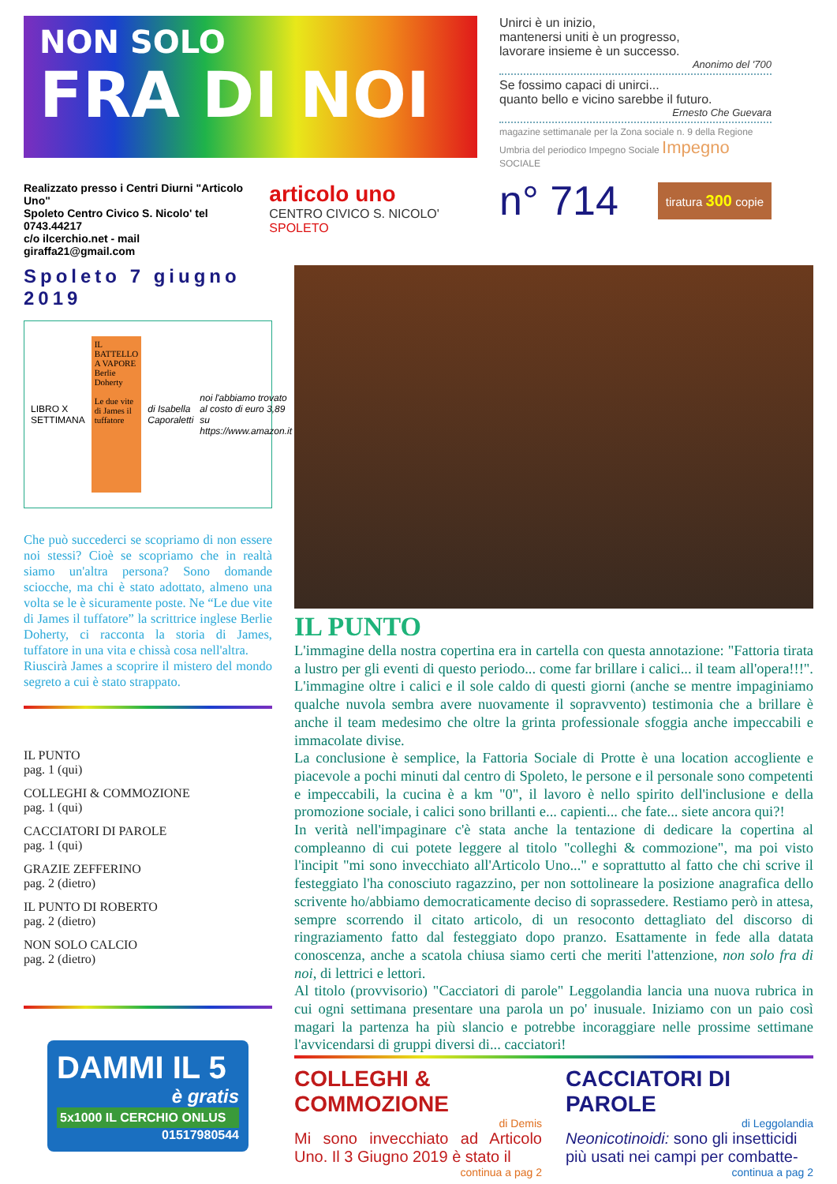NON SOLO
FRA DI NOI
Realizzato presso i Centri Diurni "Articolo Uno"
Spoleto Centro Civico S. Nicolo' tel 0743.44217
c/o ilcerchio.net - mail giraffa21@gmail.com
articolo uno
CENTRO CIVICO S. NICOLO' SPOLETO
Unirci è un inizio,
mantenersi uniti è un progresso,
lavorare insieme è un successo.
Anonimo del '700
Se fossimo capaci di unirci...
quanto bello e vicino sarebbe il futuro.
Ernesto Che Guevara
magazine settimanale per la Zona sociale n. 9 della Regione Umbria del periodico Impegno Sociale Impegno SOCIALE
n° 714 tiratura 300 copie
Spoleto 7 giugno 2019
LIBRO X SETTIMANA
IL BATTELLO A VAPORE
Berlie Doherty
Le due vite di James il tuffatore
di Isabella Caporaletti noi l'abbiamo trovato al costo di euro 3,89 su https://www.amazon.it
Che può succederci se scopriamo di non essere noi stessi? Cioè se scopriamo che in realtà siamo un'altra persona? Sono domande sciocche, ma chi è stato adottato, almeno una volta se le è sicuramente poste. Ne “Le due vite di James il tuffatore” la scrittrice inglese Berlie Doherty, ci racconta la storia di James, tuffatore in una vita e chissà cosa nell'altra.
Riuscirà James a scoprire il mistero del mondo segreto a cui è stato strappato.
IL PUNTO
pag. 1 (qui)
COLLEGHI & COMMOZIONE
pag. 1 (qui)
CACCIATORI DI PAROLE
pag. 1 (qui)
GRAZIE ZEFFERINO
pag. 2 (dietro)
IL PUNTO DI ROBERTO
pag. 2 (dietro)
NON SOLO CALCIO
pag. 2 (dietro)
DAMMI IL 5
è gratis
5x1000 IL CERCHIO ONLUS
01517980544
IL PUNTO
L'immagine della nostra copertina era in cartella con questa annotazione: "Fattoria tirata a lustro per gli eventi di questo periodo... come far brillare i calici... il team all'opera!!!". L'immagine oltre i calici e il sole caldo di questi giorni (anche se mentre impaginiamo qualche nuvola sembra avere nuovamente il sopravvento) testimonia che a brillare è anche il team medesimo che oltre la grinta professionale sfoggia anche impeccabili e immacolate divise.
La conclusione è semplice, la Fattoria Sociale di Protte è una location accogliente e piacevole a pochi minuti dal centro di Spoleto, le persone e il personale sono competenti e impeccabili, la cucina è a km "0", il lavoro è nello spirito dell'inclusione e della promozione sociale, i calici sono brillanti e... capienti... che fate... siete ancora qui?!
In verità nell'impaginare c'è stata anche la tentazione di dedicare la copertina al compleanno di cui potete leggere al titolo "colleghi & commozione", ma poi visto l'incipit "mi sono invecchiato all'Articolo Uno..." e soprattutto al fatto che chi scrive il festeggiato l'ha conosciuto ragazzino, per non sottolineare la posizione anagrafica dello scrivente ho/abbiamo democraticamente deciso di soprassedere. Restiamo però in attesa, sempre scorrendo il citato articolo, di un resoconto dettagliato del discorso di ringraziamento fatto dal festeggiato dopo pranzo. Esattamente in fede alla datata conoscenza, anche a scatola chiusa siamo certi che meriti l'attenzione, non solo fra di noi, di lettrici e lettori.
Al titolo (provvisorio) "Cacciatori di parole" Leggolandia lancia una nuova rubrica in cui ogni settimana presentare una parola un po' inusuale. Iniziamo con un paio così magari la partenza ha più slancio e potrebbe incoraggiare nelle prossime settimane l'avvicendarsi di gruppi diversi di... cacciatori!
COLLEGHI & COMMOZIONE
di Demis
Mi sono invecchiato ad Articolo Uno. Il 3 Giugno 2019 è stato il
continua a pag 2
CACCIATORI DI PAROLE
di Leggolandia
Neonicotinoidi: sono gli insetticidi più usati nei campi per combatte-
continua a pag 2